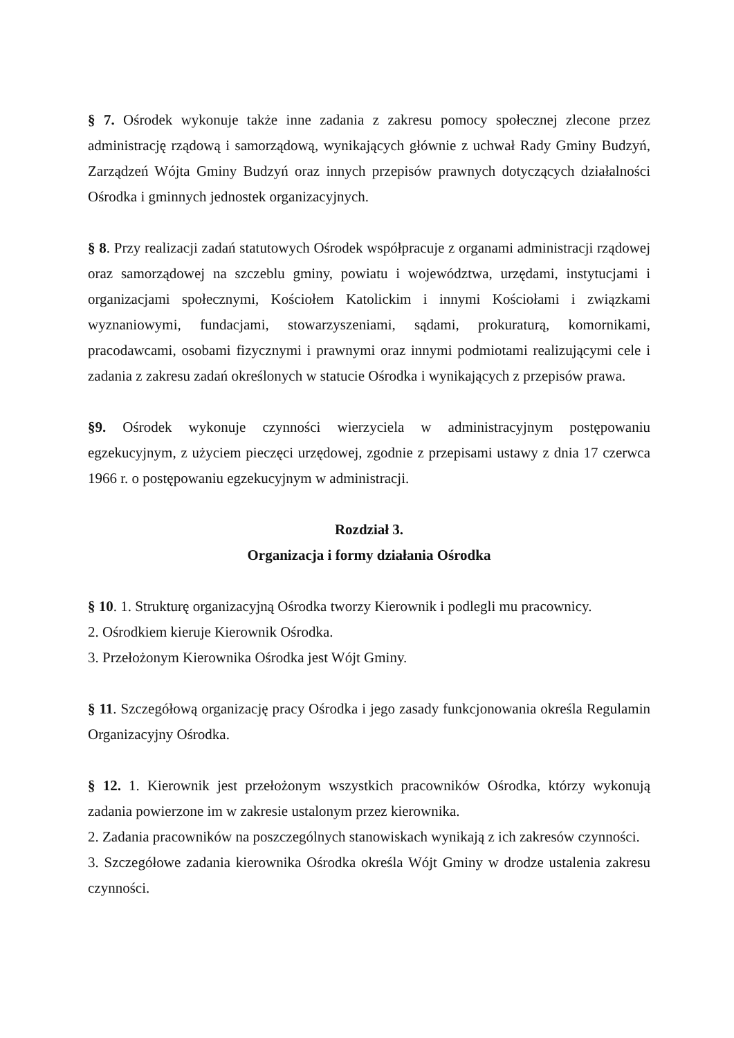§ 7. Ośrodek wykonuje także inne zadania z zakresu pomocy społecznej zlecone przez administrację rządową i samorządową, wynikających głównie z uchwał Rady Gminy Budzyń, Zarządzeń Wójta Gminy Budzyń oraz innych przepisów prawnych dotyczących działalności Ośrodka i gminnych jednostek organizacyjnych.
§ 8. Przy realizacji zadań statutowych Ośrodek współpracuje z organami administracji rządowej oraz samorządowej na szczeblu gminy, powiatu i województwa, urzędami, instytucjami i organizacjami społecznymi, Kościołem Katolickim i innymi Kościołami i związkami wyznaniowymi, fundacjami, stowarzyszeniami, sądami, prokuraturą, komornikami, pracodawcami, osobami fizycznymi i prawnymi oraz innymi podmiotami realizującymi cele i zadania z zakresu zadań określonych w statucie Ośrodka i wynikających z przepisów prawa.
§9. Ośrodek wykonuje czynności wierzyciela w administracyjnym postępowaniu egzekucyjnym, z użyciem pieczęci urzędowej, zgodnie z przepisami ustawy z dnia 17 czerwca 1966 r. o postępowaniu egzekucyjnym w administracji.
Rozdział 3.
Organizacja i formy działania Ośrodka
§ 10. 1. Strukturę organizacyjną Ośrodka tworzy Kierownik i podlegli mu pracownicy.
2. Ośrodkiem kieruje Kierownik Ośrodka.
3. Przełożonym Kierownika Ośrodka jest Wójt Gminy.
§ 11. Szczegółową organizację pracy Ośrodka i jego zasady funkcjonowania określa Regulamin Organizacyjny Ośrodka.
§ 12. 1. Kierownik jest przełożonym wszystkich pracowników Ośrodka, którzy wykonują zadania powierzone im w zakresie ustalonym przez kierownika.
2. Zadania pracowników na poszczególnych stanowiskach wynikają z ich zakresów czynności.
3. Szczegółowe zadania kierownika Ośrodka określa Wójt Gminy w drodze ustalenia zakresu czynności.